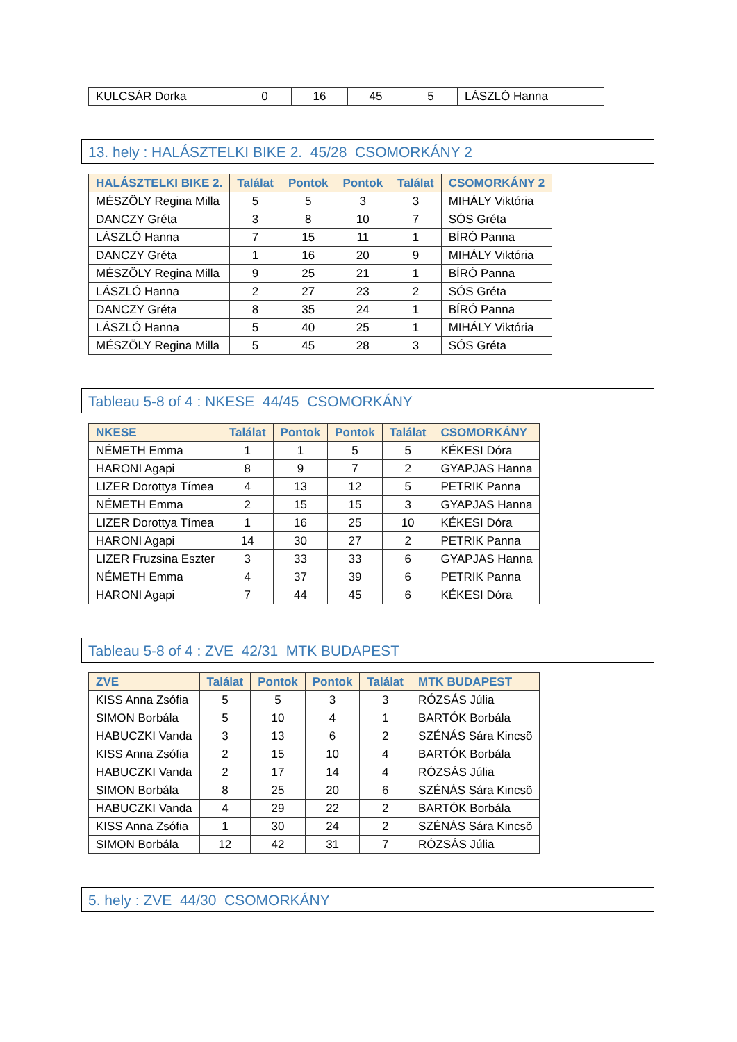| KULCSÁR Dorka | 0 | 16 | 45 | 5 | LÁSZLÓ Hanna |
13. hely : HALÁSZTELKI BIKE 2. 45/28 CSOMORKÁNY 2
| HALÁSZTELKI BIKE 2. | Találat | Pontok | Pontok | Találat | CSOMORKÁNY 2 |
| --- | --- | --- | --- | --- | --- |
| MÉSZÖLY Regina Milla | 5 | 5 | 3 | 3 | MIHÁLY Viktória |
| DANCZY Gréta | 3 | 8 | 10 | 7 | SÓS Gréta |
| LÁSZLÓ Hanna | 7 | 15 | 11 | 1 | BÍRÓ Panna |
| DANCZY Gréta | 1 | 16 | 20 | 9 | MIHÁLY Viktória |
| MÉSZÖLY Regina Milla | 9 | 25 | 21 | 1 | BÍRÓ Panna |
| LÁSZLÓ Hanna | 2 | 27 | 23 | 2 | SÓS Gréta |
| DANCZY Gréta | 8 | 35 | 24 | 1 | BÍRÓ Panna |
| LÁSZLÓ Hanna | 5 | 40 | 25 | 1 | MIHÁLY Viktória |
| MÉSZÖLY Regina Milla | 5 | 45 | 28 | 3 | SÓS Gréta |
Tableau 5-8 of 4 : NKESE 44/45 CSOMORKÁNY
| NKESE | Találat | Pontok | Pontok | Találat | CSOMORKÁNY |
| --- | --- | --- | --- | --- | --- |
| NÉMETH Emma | 1 | 1 | 5 | 5 | KÉKESI Dóra |
| HARONI Agapi | 8 | 9 | 7 | 2 | GYAPJAS Hanna |
| LIZER Dorottya Tímea | 4 | 13 | 12 | 5 | PETRIK Panna |
| NÉMETH Emma | 2 | 15 | 15 | 3 | GYAPJAS Hanna |
| LIZER Dorottya Tímea | 1 | 16 | 25 | 10 | KÉKESI Dóra |
| HARONI Agapi | 14 | 30 | 27 | 2 | PETRIK Panna |
| LIZER Fruzsina Eszter | 3 | 33 | 33 | 6 | GYAPJAS Hanna |
| NÉMETH Emma | 4 | 37 | 39 | 6 | PETRIK Panna |
| HARONI Agapi | 7 | 44 | 45 | 6 | KÉKESI Dóra |
Tableau 5-8 of 4 : ZVE 42/31 MTK BUDAPEST
| ZVE | Találat | Pontok | Pontok | Találat | MTK BUDAPEST |
| --- | --- | --- | --- | --- | --- |
| KISS Anna Zsófia | 5 | 5 | 3 | 3 | RÓZSÁS Júlia |
| SIMON Borbála | 5 | 10 | 4 | 1 | BARTÓK Borbála |
| HABUCZKI Vanda | 3 | 13 | 6 | 2 | SZÉNÁS Sára Kincsõ |
| KISS Anna Zsófia | 2 | 15 | 10 | 4 | BARTÓK Borbála |
| HABUCZKI Vanda | 2 | 17 | 14 | 4 | RÓZSÁS Júlia |
| SIMON Borbála | 8 | 25 | 20 | 6 | SZÉNÁS Sára Kincsõ |
| HABUCZKI Vanda | 4 | 29 | 22 | 2 | BARTÓK Borbála |
| KISS Anna Zsófia | 1 | 30 | 24 | 2 | SZÉNÁS Sára Kincsõ |
| SIMON Borbála | 12 | 42 | 31 | 7 | RÓZSÁS Júlia |
5. hely : ZVE 44/30 CSOMORKÁNY